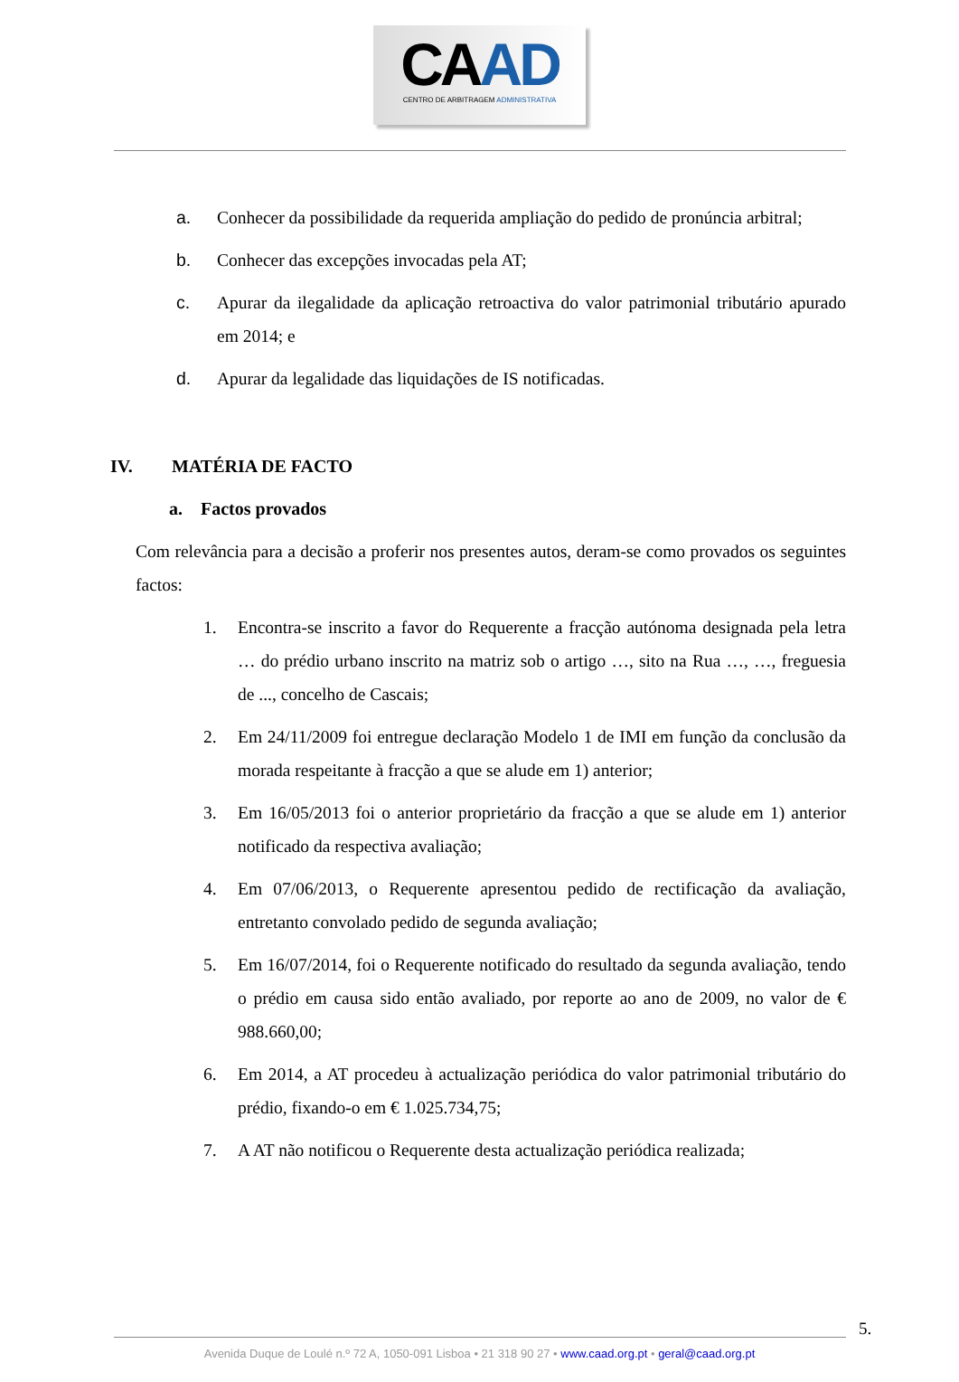CAAD
CENTRO DE ARBITRAGEM ADMINISTRATIVA
a. Conhecer da possibilidade da requerida ampliação do pedido de pronúncia arbitral;
b. Conhecer das excepções invocadas pela AT;
c. Apurar da ilegalidade da aplicação retroactiva do valor patrimonial tributário apurado em 2014; e
d. Apurar da legalidade das liquidações de IS notificadas.
IV. MATÉRIA DE FACTO
a. Factos provados
Com relevância para a decisão a proferir nos presentes autos, deram-se como provados os seguintes factos:
1. Encontra-se inscrito a favor do Requerente a fracção autónoma designada pela letra … do prédio urbano inscrito na matriz sob o artigo …, sito na Rua …, …, freguesia de ..., concelho de Cascais;
2. Em 24/11/2009 foi entregue declaração Modelo 1 de IMI em função da conclusão da morada respeitante à fracção a que se alude em 1) anterior;
3. Em 16/05/2013 foi o anterior proprietário da fracção a que se alude em 1) anterior notificado da respectiva avaliação;
4. Em 07/06/2013, o Requerente apresentou pedido de rectificação da avaliação, entretanto convolado pedido de segunda avaliação;
5. Em 16/07/2014, foi o Requerente notificado do resultado da segunda avaliação, tendo o prédio em causa sido então avaliado, por reporte ao ano de 2009, no valor de € 988.660,00;
6. Em 2014, a AT procedeu à actualização periódica do valor patrimonial tributário do prédio, fixando-o em € 1.025.734,75;
7. A AT não notificou o Requerente desta actualização periódica realizada;
5.
Avenida Duque de Loulé n.º 72 A, 1050-091 Lisboa • 21 318 90 27 • www.caad.org.pt • geral@caad.org.pt